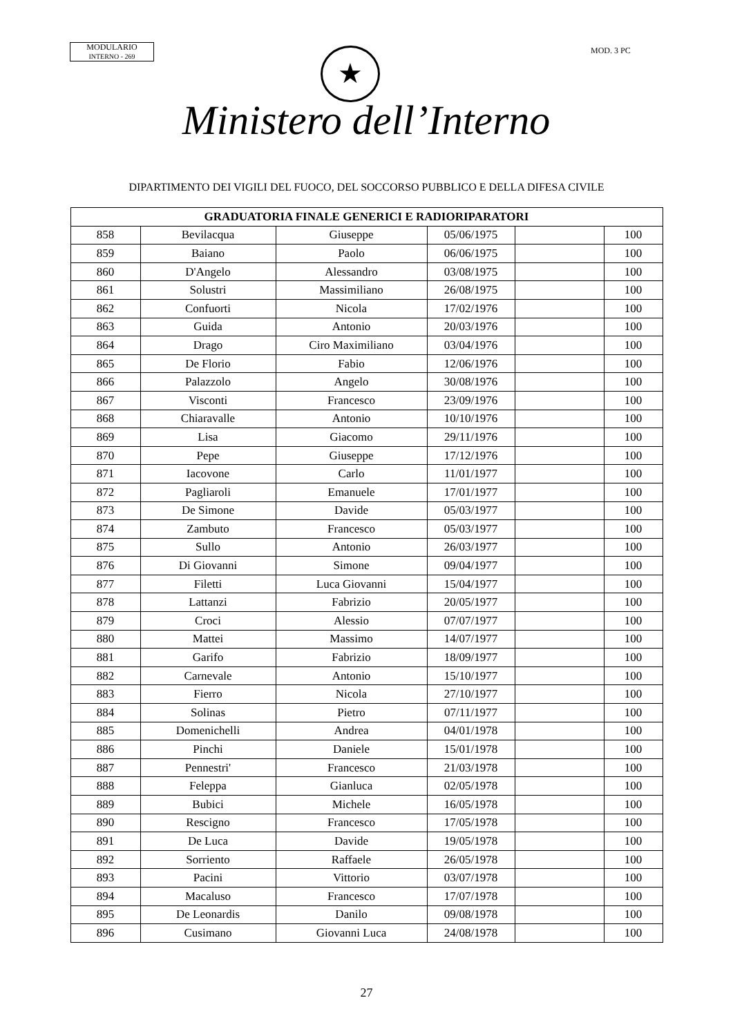MODULARIO
INTERNO - 269
★ MOD. 3 PC
Ministero dell’Interno
DIPARTIMENTO DEI VIGILI DEL FUOCO, DEL SOCCORSO PUBBLICO E DELLA DIFESA CIVILE
| GRADUATORIA FINALE GENERICI E RADIORIPARATORI | | | | | |
| --- | --- | --- | --- | --- | --- |
| 858 | Bevilacqua | Giuseppe | 05/06/1975 | | 100 |
| 859 | Baiano | Paolo | 06/06/1975 | | 100 |
| 860 | D'Angelo | Alessandro | 03/08/1975 | | 100 |
| 861 | Solustri | Massimiliano | 26/08/1975 | | 100 |
| 862 | Confuorti | Nicola | 17/02/1976 | | 100 |
| 863 | Guida | Antonio | 20/03/1976 | | 100 |
| 864 | Drago | Ciro Maximiliano | 03/04/1976 | | 100 |
| 865 | De Florio | Fabio | 12/06/1976 | | 100 |
| 866 | Palazzolo | Angelo | 30/08/1976 | | 100 |
| 867 | Visconti | Francesco | 23/09/1976 | | 100 |
| 868 | Chiaravalle | Antonio | 10/10/1976 | | 100 |
| 869 | Lisa | Giacomo | 29/11/1976 | | 100 |
| 870 | Pepe | Giuseppe | 17/12/1976 | | 100 |
| 871 | Iacovone | Carlo | 11/01/1977 | | 100 |
| 872 | Pagliaroli | Emanuele | 17/01/1977 | | 100 |
| 873 | De Simone | Davide | 05/03/1977 | | 100 |
| 874 | Zambuto | Francesco | 05/03/1977 | | 100 |
| 875 | Sullo | Antonio | 26/03/1977 | | 100 |
| 876 | Di Giovanni | Simone | 09/04/1977 | | 100 |
| 877 | Filetti | Luca Giovanni | 15/04/1977 | | 100 |
| 878 | Lattanzi | Fabrizio | 20/05/1977 | | 100 |
| 879 | Croci | Alessio | 07/07/1977 | | 100 |
| 880 | Mattei | Massimo | 14/07/1977 | | 100 |
| 881 | Garifo | Fabrizio | 18/09/1977 | | 100 |
| 882 | Carnevale | Antonio | 15/10/1977 | | 100 |
| 883 | Fierro | Nicola | 27/10/1977 | | 100 |
| 884 | Solinas | Pietro | 07/11/1977 | | 100 |
| 885 | Domenichelli | Andrea | 04/01/1978 | | 100 |
| 886 | Pinchi | Daniele | 15/01/1978 | | 100 |
| 887 | Pennestri' | Francesco | 21/03/1978 | | 100 |
| 888 | Feleppa | Gianluca | 02/05/1978 | | 100 |
| 889 | Bubici | Michele | 16/05/1978 | | 100 |
| 890 | Rescigno | Francesco | 17/05/1978 | | 100 |
| 891 | De Luca | Davide | 19/05/1978 | | 100 |
| 892 | Sorriento | Raffaele | 26/05/1978 | | 100 |
| 893 | Pacini | Vittorio | 03/07/1978 | | 100 |
| 894 | Macaluso | Francesco | 17/07/1978 | | 100 |
| 895 | De Leonardis | Danilo | 09/08/1978 | | 100 |
| 896 | Cusimano | Giovanni Luca | 24/08/1978 | | 100 |
27